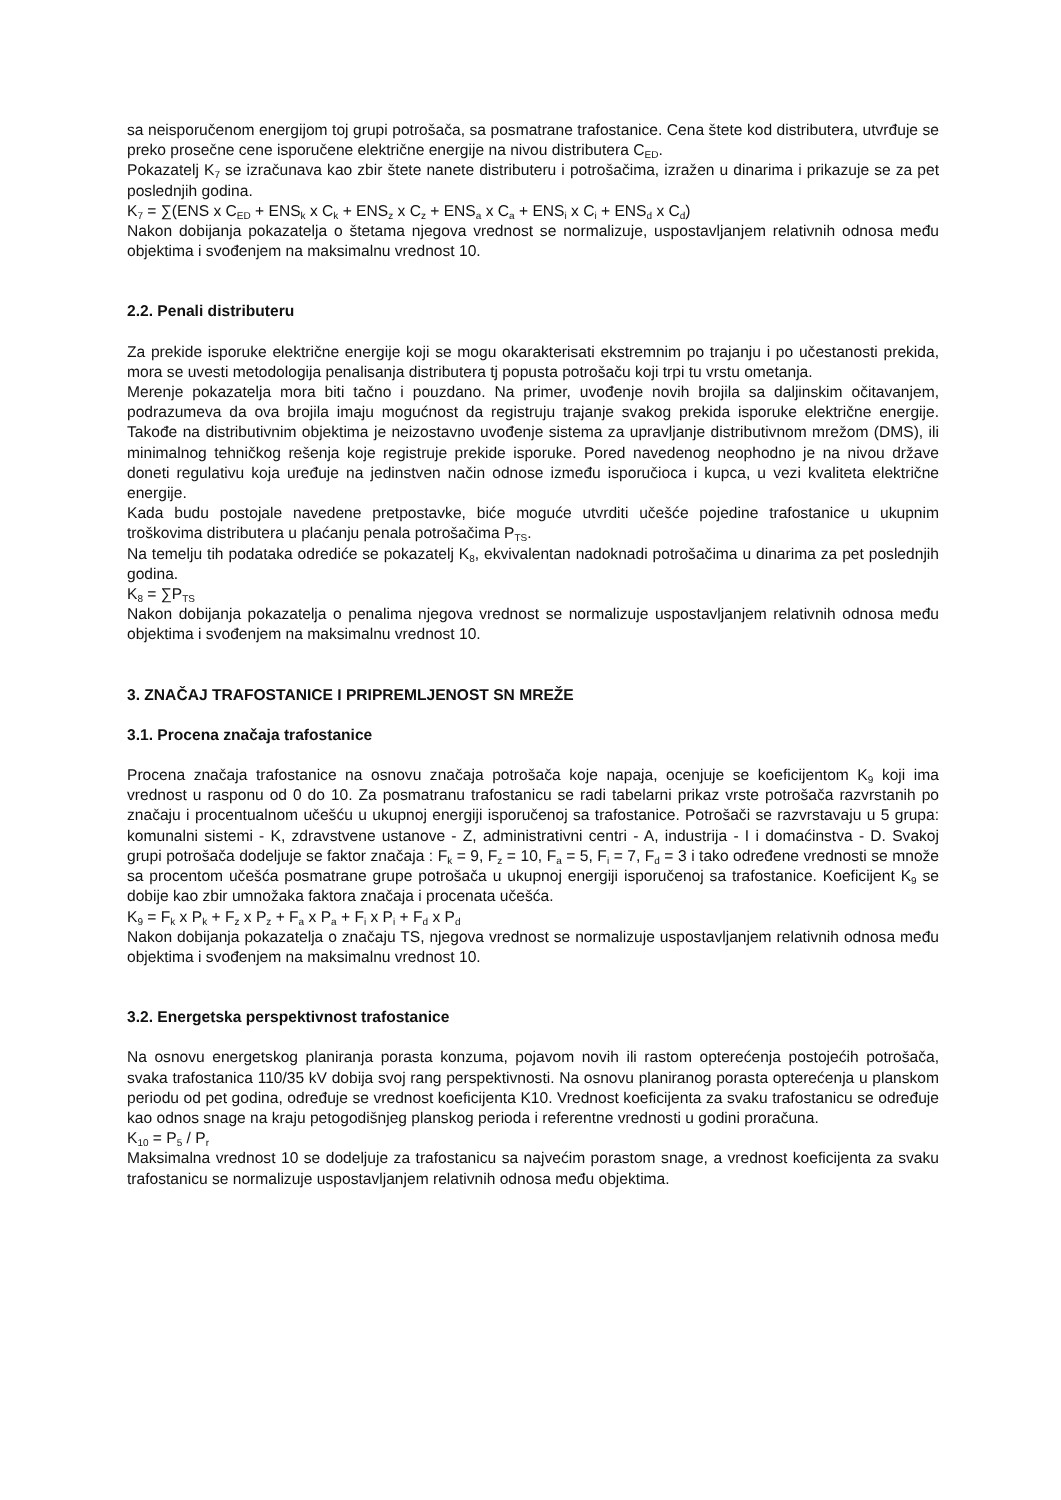sa neisporučenom energijom toj grupi potrošača, sa posmatrane trafostanice. Cena štete kod distributera, utvrđuje se preko prosečne cene isporučene električne energije na nivou distributera C<sub>ED</sub>.
Pokazatelj K<sub>7</sub> se izračunava kao zbir štete nanete distributeru i potrošačima, izražen u dinarima i prikazuje se za pet poslednjih godina.
K<sub>7</sub> = ∑(ENS x C<sub>ED</sub> + ENS<sub>k</sub> x C<sub>k</sub> + ENS<sub>z</sub> x C<sub>z</sub> + ENS<sub>a</sub> x C<sub>a</sub> + ENS<sub>i</sub> x C<sub>i</sub> + ENS<sub>d</sub> x C<sub>d</sub>)
Nakon dobijanja pokazatelja o štetama njegova vrednost se normalizuje, uspostavljanjem relativnih odnosa među objektima i svođenjem na maksimalnu vrednost 10.
2.2. Penali distributeru
Za prekide isporuke električne energije koji se mogu okarakterisati ekstremnim po trajanju i po učestanosti prekida, mora se uvesti metodologija penalisanja distributera tj popusta potrošaču koji trpi tu vrstu ometanja.
Merenje pokazatelja mora biti tačno i pouzdano. Na primer, uvođenje novih brojila sa daljinskim očitavanjem, podrazumeva da ova brojila imaju mogućnost da registruju trajanje svakog prekida isporuke električne energije. Takođe na distributivnim objektima je neizostavno uvođenje sistema za upravljanje distributivnom mrežom (DMS), ili minimalnog tehničkog rešenja koje registruje prekide isporuke. Pored navedenog neophodno je na nivou države doneti regulativu koja uređuje na jedinstven način odnose između isporučioca i kupca, u vezi kvaliteta električne energije.
Kada budu postojale navedene pretpostavke, biće moguće utvrditi učešće pojedine trafostanice u ukupnim troškovima distributera u plaćanju penala potrošačima P<sub>TS</sub>.
Na temelju tih podataka odrediće se pokazatelj K<sub>8</sub>, ekvivalentan nadoknadi potrošačima u dinarima za pet poslednjih godina.
K<sub>8</sub> = ∑P<sub>TS</sub>
Nakon dobijanja pokazatelja o penalima njegova vrednost se normalizuje uspostavljanjem relativnih odnosa među objektima i svođenjem na maksimalnu vrednost 10.
3. ZNAČAJ TRAFOSTANICE I PRIPREMLJENOST SN MREŽE
3.1. Procena značaja trafostanice
Procena značaja trafostanice na osnovu značaja potrošača koje napaja, ocenjuje se koeficijentom K<sub>9</sub> koji ima vrednost u rasponu od 0 do 10. Za posmatranu trafostanicu se radi tabelarni prikaz vrste potrošača razvrstanih po značaju i procentualnom učešću u ukupnoj energiji isporučenoj sa trafostanice. Potrošači se razvrstavaju u 5 grupa: komunalni sistemi - K, zdravstvene ustanove - Z, administrativni centri - A, industrija - I i domaćinstva - D. Svakoj grupi potrošača dodeljuje se faktor značaja : F<sub>k</sub> = 9, F<sub>z</sub> = 10, F<sub>a</sub> = 5, F<sub>i</sub> = 7, F<sub>d</sub> = 3 i tako određene vrednosti se množe sa procentom učešća posmatrane grupe potrošača u ukupnoj energiji isporučenoj sa trafostanice. Koeficijent K<sub>9</sub> se dobije kao zbir umnožaka faktora značaja i procenata učešća.
K<sub>9</sub> = F<sub>k</sub> x P<sub>k</sub> + F<sub>z</sub> x P<sub>z</sub> + F<sub>a</sub> x P<sub>a</sub> + F<sub>i</sub> x P<sub>i</sub> + F<sub>d</sub> x P<sub>d</sub>
Nakon dobijanja pokazatelja o značaju TS, njegova vrednost se normalizuje uspostavljanjem relativnih odnosa među objektima i svođenjem na maksimalnu vrednost 10.
3.2. Energetska perspektivnost trafostanice
Na osnovu energetskog planiranja porasta konzuma, pojavom novih ili rastom opterećenja postojećih potrošača, svaka trafostanica 110/35 kV dobija svoj rang perspektivnosti. Na osnovu planiranog porasta opterećenja u planskom periodu od pet godina, određuje se vrednost koeficijenta K10. Vrednost koeficijenta za svaku trafostanicu se određuje kao odnos snage na kraju petogodišnjeg planskog perioda i referentne vrednosti u godini proračuna.
K<sub>10</sub> = P<sub>5</sub> / P<sub>r</sub>
Maksimalna vrednost 10 se dodeljuje za trafostanicu sa najvećim porastom snage, a vrednost koeficijenta za svaku trafostanicu se normalizuje uspostavljanjem relativnih odnosa među objektima.